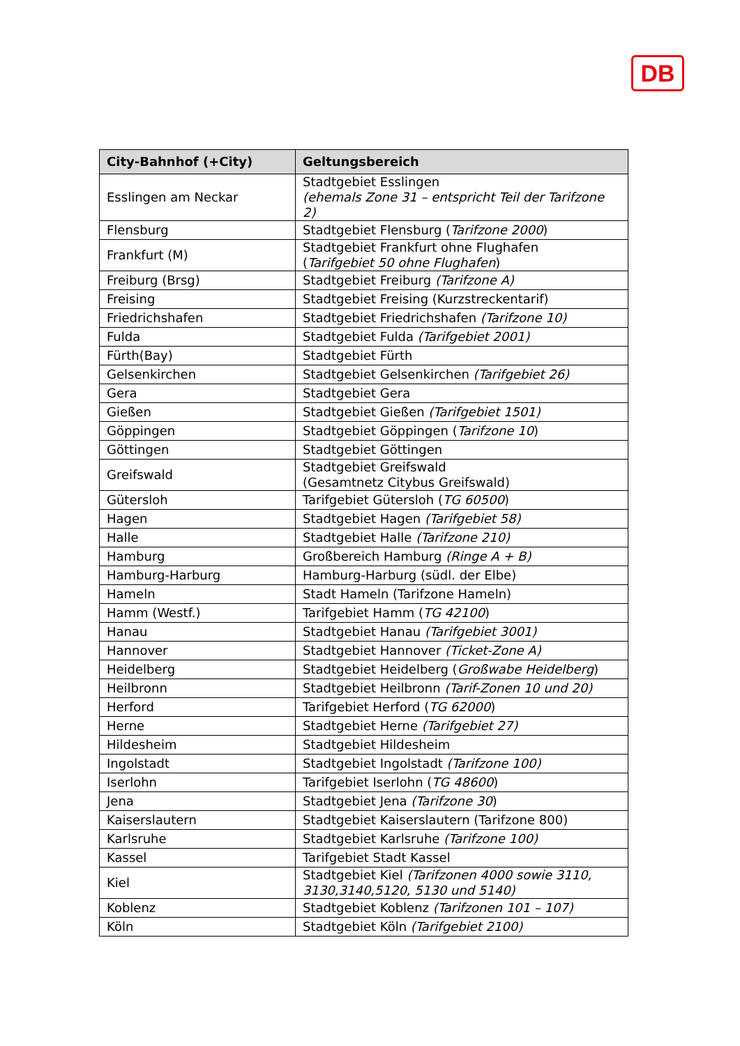DB
| City-Bahnhof (+City) | Geltungsbereich |
| --- | --- |
| Esslingen am Neckar | Stadtgebiet Esslingen (ehemals Zone 31 – entspricht Teil der Tarifzone 2) |
| Flensburg | Stadtgebiet Flensburg ( Tarifzone 2000 ) |
| Frankfurt (M) | Stadtgebiet Frankfurt ohne Flughafen ( Tarifgebiet 50 ohne Flughafen ) |
| Freiburg (Brsg) | Stadtgebiet Freiburg (Tarifzone A) |
| Freising | Stadtgebiet Freising (Kurzstreckentarif) |
| Friedrichshafen | Stadtgebiet Friedrichshafen (Tarifzone 10) |
| Fulda | Stadtgebiet Fulda (Tarifgebiet 2001) |
| Fürth(Bay) | Stadtgebiet Fürth |
| Gelsenkirchen | Stadtgebiet Gelsenkirchen (Tarifgebiet 26) |
| Gera | Stadtgebiet Gera |
| Gießen | Stadtgebiet Gießen (Tarifgebiet 1501) |
| Göppingen | Stadtgebiet Göppingen ( Tarifzone 10 ) |
| Göttingen | Stadtgebiet Göttingen |
| Greifswald | Stadtgebiet Greifswald (Gesamtnetz Citybus Greifswald) |
| Gütersloh | Tarifgebiet Gütersloh ( TG 60500 ) |
| Hagen | Stadtgebiet Hagen (Tarifgebiet 58) |
| Halle | Stadtgebiet Halle (Tarifzone 210) |
| Hamburg | Großbereich Hamburg (Ringe A + B) |
| Hamburg-Harburg | Hamburg-Harburg (südl. der Elbe) |
| Hameln | Stadt Hameln (Tarifzone Hameln) |
| Hamm (Westf.) | Tarifgebiet Hamm ( TG 42100 ) |
| Hanau | Stadtgebiet Hanau (Tarifgebiet 3001) |
| Hannover | Stadtgebiet Hannover (Ticket-Zone A) |
| Heidelberg | Stadtgebiet Heidelberg ( Großwabe Heidelberg ) |
| Heilbronn | Stadtgebiet Heilbronn (Tarif-Zonen 10 und 20) |
| Herford | Tarifgebiet Herford ( TG 62000 ) |
| Herne | Stadtgebiet Herne (Tarifgebiet 27) |
| Hildesheim | Stadtgebiet Hildesheim |
| Ingolstadt | Stadtgebiet Ingolstadt (Tarifzone 100) |
| Iserlohn | Tarifgebiet Iserlohn ( TG 48600 ) |
| Jena | Stadtgebiet Jena (Tarifzone 30 ) |
| Kaiserslautern | Stadtgebiet Kaiserslautern (Tarifzone 800) |
| Karlsruhe | Stadtgebiet Karlsruhe (Tarifzone 100) |
| Kassel | Tarifgebiet Stadt Kassel |
| Kiel | Stadtgebiet Kiel (Tarifzonen 4000 sowie 3110, 3130,3140,5120, 5130 und 5140) |
| Koblenz | Stadtgebiet Koblenz (Tarifzonen 101 – 107) |
| Köln | Stadtgebiet Köln (Tarifgebiet 2100) |